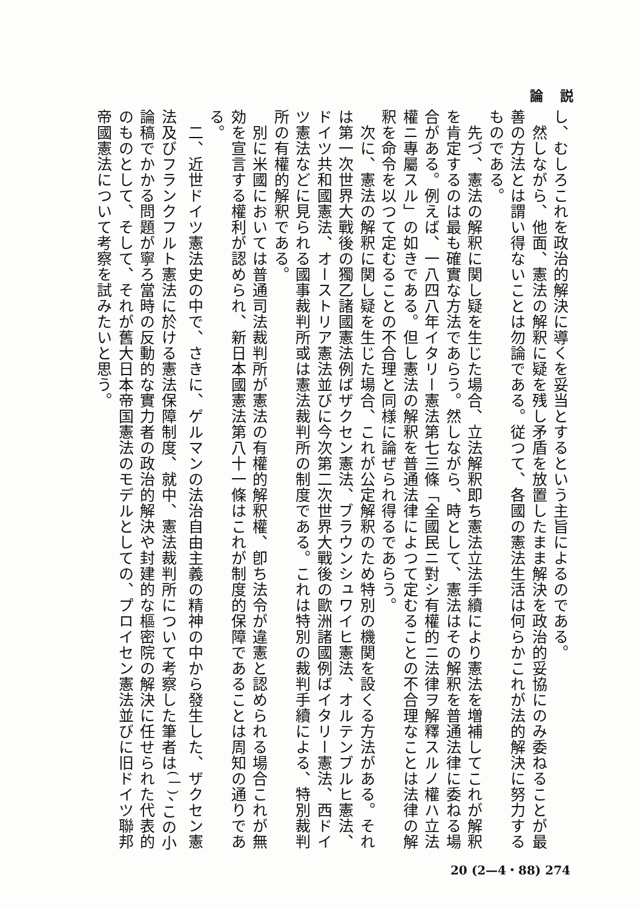論 説
し、むしろこれを政治的解決に導くを妥当とするという主旨によるのである。
　然しながら、他面、憲法の解釈に疑を残し矛盾を放置したまま解決を政治的妥協にのみ委ねることが最善の方法とは謂い得ないことは勿論である。従つて、各國の憲法生活は何らかこれが法的解決に努力するものである。
　先づ、憲法の解釈に関し疑を生じた場合、立法解釈即ち憲法立法手續により憲法を増補してこれが解釈を肯定するのは最も確實な方法であらう。然しながら、時として、憲法はその解釈を普通法律に委ねる場合がある。例えば、一八四八年イタリー憲法第七三條「全國民ニ對シ有權的ニ法律ヲ解釋スルノ權ハ立法權ニ專屬スル」の如きである。但し憲法の解釈を普通法律によつて定むることの不合理なことは法律の解釈を命令を以つて定むることの不合理と同様に論ぜられ得るであらう。
　次に、憲法の解釈に関し疑を生じた場合、これが公定解釈のため特別の機関を設くる方法がある。それは第一次世界大戰後の獨乙諸國憲法例ばザクセン憲法、ブラウンシュワイヒ憲法、オルテンブルヒ憲法、ドイツ共和國憲法、オーストリア憲法並びに今次第二次世界大戰後の歐洲諸國例ばイタリー憲法、西ドイツ憲法などに見られる國事裁判所或は憲法裁判所の制度である。これは特別の裁判手續による、特別裁判所の有權的解釈である。
　別に米國においては普通司法裁判所が憲法の有權的解釈權、卽ち法令が違憲と認められる場合これが無効を宣言する權利が認められ、新日本國憲法第八十一條はこれが制度的保障であることは周知の通りである。
　二、近世ドイツ憲法史の中で、さきに、ゲルマンの法治自由主義の精神の中から發生した、ザクセン憲法及びフランクフルト憲法に於ける憲法保障制度、就中、憲法裁判所について考察した筆者は<sup>(一)</sup>、この小論稿でかかる問題が寧ろ當時の反動的な實力者の政治的解決や封建的な樞密院の解決に任せられた代表的のものとして、そして、それが舊大日本帝国憲法のモデルとしての、プロイセン憲法並びに旧ドイツ聯邦帝國憲法について考察を試みたいと思う。
20 (2—4・88) 274